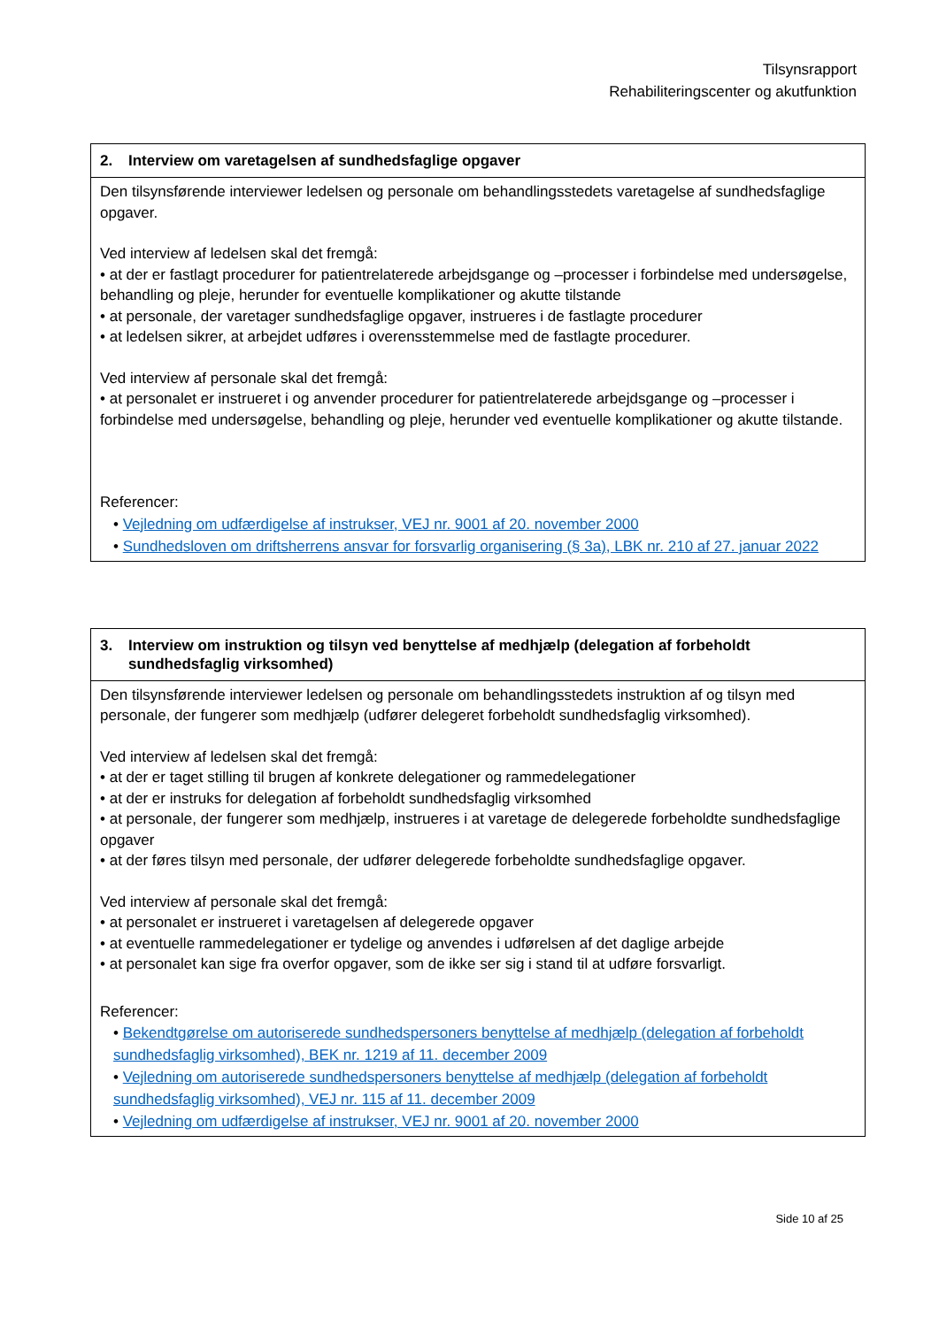Tilsynsrapport
Rehabiliteringscenter og akutfunktion
| 2. Interview om varetagelsen af sundhedsfaglige opgaver |
| --- |
| Den tilsynsførende interviewer ledelsen og personale om behandlingsstedets varetagelse af sundhedsfaglige opgaver. Ved interview af ledelsen skal det fremgå: • at der er fastlagt procedurer for patientrelaterede arbejdsgange og –processer i forbindelse med undersøgelse, behandling og pleje, herunder for eventuelle komplikationer og akutte tilstande • at personale, der varetager sundhedsfaglige opgaver, instrueres i de fastlagte procedurer • at ledelsen sikrer, at arbejdet udføres i overensstemmelse med de fastlagte procedurer. Ved interview af personale skal det fremgå: • at personalet er instrueret i og anvender procedurer for patientrelaterede arbejdsgange og –processer i forbindelse med undersøgelse, behandling og pleje, herunder ved eventuelle komplikationer og akutte tilstande. Referencer: • Vejledning om udfærdigelse af instrukser, VEJ nr. 9001 af 20. november 2000 • Sundhedsloven om driftsherrens ansvar for forsvarlig organisering (§ 3a), LBK nr. 210 af 27. januar 2022 |
| 3. Interview om instruktion og tilsyn ved benyttelse af medhjælp (delegation af forbeholdt sundhedsfaglig virksomhed) |
| --- |
| Den tilsynsførende interviewer ledelsen og personale om behandlingsstedets instruktion af og tilsyn med personale, der fungerer som medhjælp (udfører delegeret forbeholdt sundhedsfaglig virksomhed). Ved interview af ledelsen skal det fremgå: • at der er taget stilling til brugen af konkrete delegationer og rammedelegationer • at der er instruks for delegation af forbeholdt sundhedsfaglig virksomhed • at personale, der fungerer som medhjælp, instrueres i at varetage de delegerede forbeholdte sundhedsfaglige opgaver • at der føres tilsyn med personale, der udfører delegerede forbeholdte sundhedsfaglige opgaver. Ved interview af personale skal det fremgå: • at personalet er instrueret i varetagelsen af delegerede opgaver • at eventuelle rammedelegationer er tydelige og anvendes i udførelsen af det daglige arbejde • at personalet kan sige fra overfor opgaver, som de ikke ser sig i stand til at udføre forsvarligt. Referencer: • Bekendtgørelse om autoriserede sundhedspersoners benyttelse af medhjælp (delegation af forbeholdt sundhedsfaglig virksomhed), BEK nr. 1219 af 11. december 2009 • Vejledning om autoriserede sundhedspersoners benyttelse af medhjælp (delegation af forbeholdt sundhedsfaglig virksomhed), VEJ nr. 115 af 11. december 2009 • Vejledning om udfærdigelse af instrukser, VEJ nr. 9001 af 20. november 2000 |
Side 10 af 25